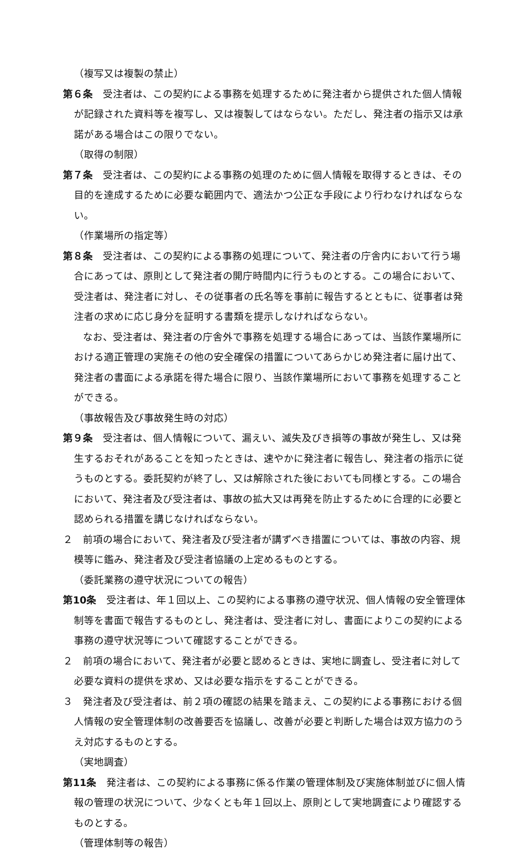（複写又は複製の禁止）
第６条　受注者は、この契約による事務を処理するために発注者から提供された個人情報が記録された資料等を複写し、又は複製してはならない。ただし、発注者の指示又は承諾がある場合はこの限りでない。
（取得の制限）
第７条　受注者は、この契約による事務の処理のために個人情報を取得するときは、その目的を達成するために必要な範囲内で、適法かつ公正な手段により行わなければならない。
（作業場所の指定等）
第８条　受注者は、この契約による事務の処理について、発注者の庁舎内において行う場合にあっては、原則として発注者の開庁時間内に行うものとする。この場合において、受注者は、発注者に対し、その従事者の氏名等を事前に報告するとともに、従事者は発注者の求めに応じ身分を証明する書類を提示しなければならない。
　　なお、受注者は、発注者の庁舎外で事務を処理する場合にあっては、当該作業場所における適正管理の実施その他の安全確保の措置についてあらかじめ発注者に届け出て、発注者の書面による承諾を得た場合に限り、当該作業場所において事務を処理することができる。
（事故報告及び事故発生時の対応）
第９条　受注者は、個人情報について、漏えい、滅失及びき損等の事故が発生し、又は発生するおそれがあることを知ったときは、速やかに発注者に報告し、発注者の指示に従うものとする。委託契約が終了し、又は解除された後においても同様とする。この場合において、発注者及び受注者は、事故の拡大又は再発を防止するために合理的に必要と認められる措置を講じなければならない。
２　前項の場合において、発注者及び受注者が講ずべき措置については、事故の内容、規模等に鑑み、発注者及び受注者協議の上定めるものとする。
（委託業務の遵守状況についての報告）
第10条　受注者は、年１回以上、この契約による事務の遵守状況、個人情報の安全管理体制等を書面で報告するものとし、発注者は、受注者に対し、書面によりこの契約による事務の遵守状況等について確認することができる。
２　前項の場合において、発注者が必要と認めるときは、実地に調査し、受注者に対して必要な資料の提供を求め、又は必要な指示をすることができる。
３　発注者及び受注者は、前２項の確認の結果を踏まえ、この契約による事務における個人情報の安全管理体制の改善要否を協議し、改善が必要と判断した場合は双方協力のうえ対応するものとする。
（実地調査）
第11条　発注者は、この契約による事務に係る作業の管理体制及び実施体制並びに個人情報の管理の状況について、少なくとも年１回以上、原則として実地調査により確認するものとする。
（管理体制等の報告）